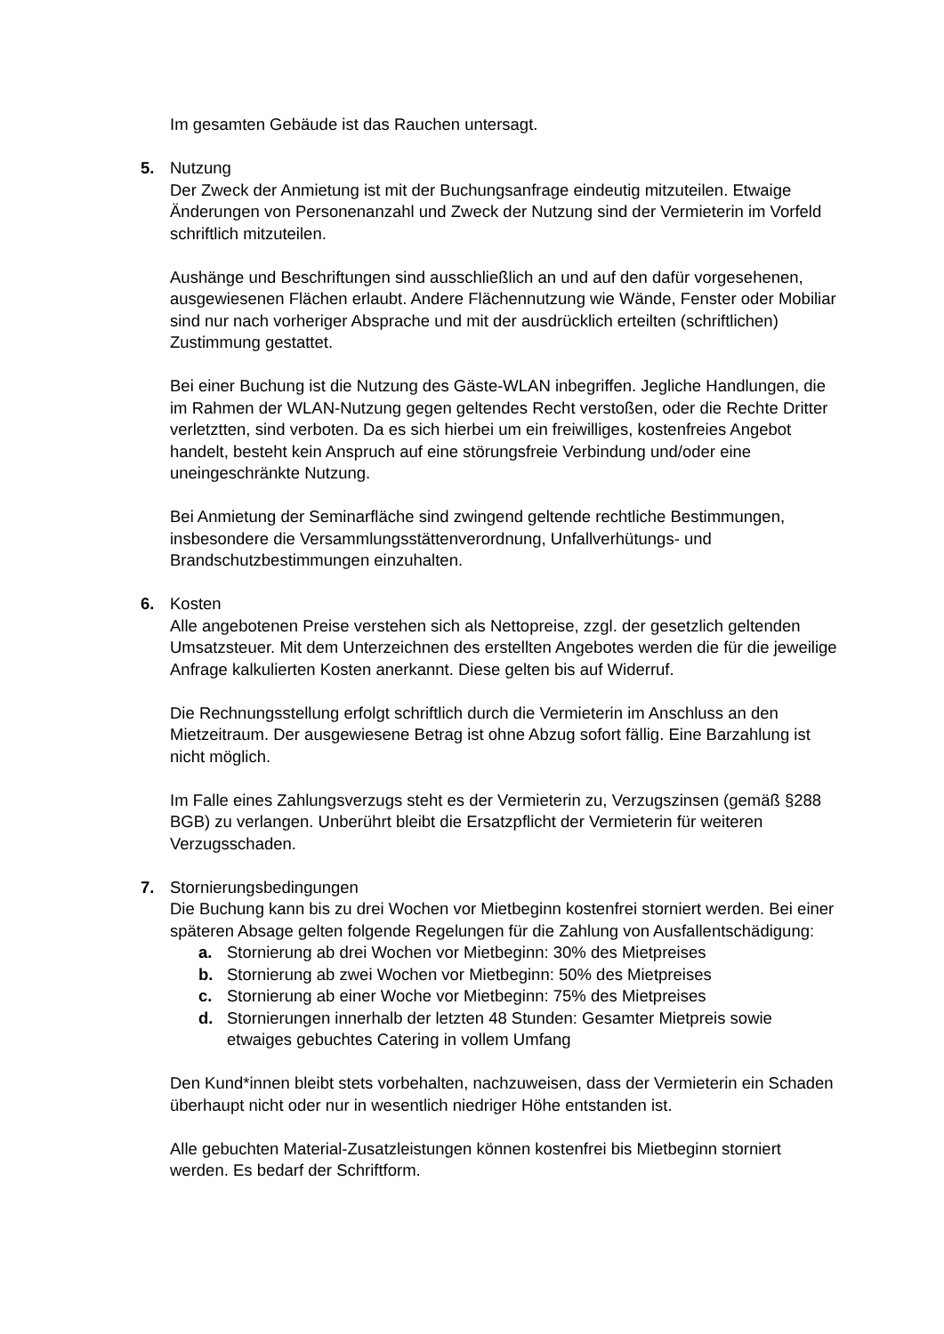Im gesamten Gebäude ist das Rauchen untersagt.
5. Nutzung
Der Zweck der Anmietung ist mit der Buchungsanfrage eindeutig mitzuteilen. Etwaige Änderungen von Personenanzahl und Zweck der Nutzung sind der Vermieterin im Vorfeld schriftlich mitzuteilen.
Aushänge und Beschriftungen sind ausschließlich an und auf den dafür vorgesehenen, ausgewiesenen Flächen erlaubt. Andere Flächennutzung wie Wände, Fenster oder Mobiliar sind nur nach vorheriger Absprache und mit der ausdrücklich erteilten (schriftlichen) Zustimmung gestattet.
Bei einer Buchung ist die Nutzung des Gäste-WLAN inbegriffen. Jegliche Handlungen, die im Rahmen der WLAN-Nutzung gegen geltendes Recht verstoßen, oder die Rechte Dritter verletztten, sind verboten. Da es sich hierbei um ein freiwilliges, kostenfreies Angebot handelt, besteht kein Anspruch auf eine störungsfreie Verbindung und/oder eine uneingeschränkte Nutzung.
Bei Anmietung der Seminarfläche sind zwingend geltende rechtliche Bestimmungen, insbesondere die Versammlungsstättenverordnung, Unfallverhütungs- und Brandschutzbestimmungen einzuhalten.
6. Kosten
Alle angebotenen Preise verstehen sich als Nettopreise, zzgl. der gesetzlich geltenden Umsatzsteuer. Mit dem Unterzeichnen des erstellten Angebotes werden die für die jeweilige Anfrage kalkulierten Kosten anerkannt. Diese gelten bis auf Widerruf.
Die Rechnungsstellung erfolgt schriftlich durch die Vermieterin im Anschluss an den Mietzeitraum. Der ausgewiesene Betrag ist ohne Abzug sofort fällig. Eine Barzahlung ist nicht möglich.
Im Falle eines Zahlungsverzugs steht es der Vermieterin zu, Verzugszinsen (gemäß §288 BGB) zu verlangen. Unberührt bleibt die Ersatzpflicht der Vermieterin für weiteren Verzugsschaden.
7. Stornierungsbedingungen
Die Buchung kann bis zu drei Wochen vor Mietbeginn kostenfrei storniert werden. Bei einer späteren Absage gelten folgende Regelungen für die Zahlung von Ausfallentschädigung:
a. Stornierung ab drei Wochen vor Mietbeginn: 30% des Mietpreises
b. Stornierung ab zwei Wochen vor Mietbeginn: 50% des Mietpreises
c. Stornierung ab einer Woche vor Mietbeginn: 75% des Mietpreises
d. Stornierungen innerhalb der letzten 48 Stunden: Gesamter Mietpreis sowie etwaiges gebuchtes Catering in vollem Umfang
Den Kund*innen bleibt stets vorbehalten, nachzuweisen, dass der Vermieterin ein Schaden überhaupt nicht oder nur in wesentlich niedriger Höhe entstanden ist.
Alle gebuchten Material-Zusatzleistungen können kostenfrei bis Mietbeginn storniert werden. Es bedarf der Schriftform.